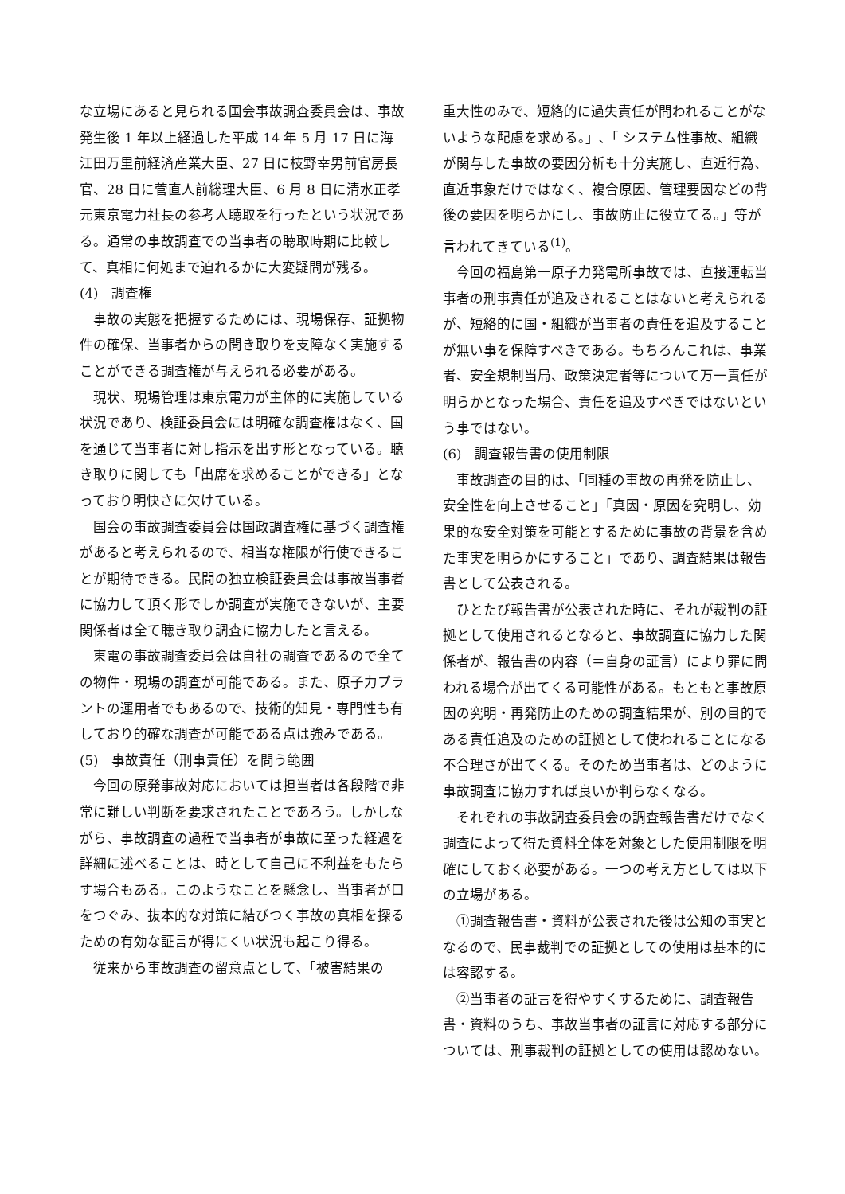な立場にあると見られる国会事故調査委員会は、事故発生後 1 年以上経過した平成 14 年 5 月 17 日に海江田万里前経済産業大臣、27 日に枝野幸男前官房長官、28 日に菅直人前総理大臣、6 月 8 日に清水正孝元東京電力社長の参考人聴取を行ったという状況である。通常の事故調査での当事者の聴取時期に比較して、真相に何処まで迫れるかに大変疑問が残る。
(4)　調査権
事故の実態を把握するためには、現場保存、証拠物件の確保、当事者からの聞き取りを支障なく実施することができる調査権が与えられる必要がある。
現状、現場管理は東京電力が主体的に実施している状況であり、検証委員会には明確な調査権はなく、国を通じて当事者に対し指示を出す形となっている。聴き取りに関しても「出席を求めることができる」となっており明快さに欠けている。
国会の事故調査委員会は国政調査権に基づく調査権があると考えられるので、相当な権限が行使できることが期待できる。民間の独立検証委員会は事故当事者に協力して頂く形でしか調査が実施できないが、主要関係者は全て聴き取り調査に協力したと言える。
東電の事故調査委員会は自社の調査であるので全ての物件・現場の調査が可能である。また、原子力プラントの運用者でもあるので、技術的知見・専門性も有しており的確な調査が可能である点は強みである。
(5)　事故責任（刑事責任）を問う範囲
今回の原発事故対応においては担当者は各段階で非常に難しい判断を要求されたことであろう。しかしながら、事故調査の過程で当事者が事故に至った経過を詳細に述べることは、時として自己に不利益をもたらす場合もある。このようなことを懸念し、当事者が口をつぐみ、抜本的な対策に結びつく事故の真相を探るための有効な証言が得にくい状況も起こり得る。
従来から事故調査の留意点として､「被害結果の
重大性のみで、短絡的に過失責任が問われることがないような配慮を求める。」､「 システム性事故、組織が関与した事故の要因分析も十分実施し、直近行為、直近事象だけではなく、複合原因、管理要因などの背後の要因を明らかにし、事故防止に役立てる。」等が言われてきている<sup>(1)</sup>。
今回の福島第一原子力発電所事故では、直接運転当事者の刑事責任が追及されることはないと考えられるが、短絡的に国・組織が当事者の責任を追及することが無い事を保障すべきである。もちろんこれは、事業者、安全規制当局、政策決定者等について万一責任が明らかとなった場合、責任を追及すべきではないという事ではない。
(6)　調査報告書の使用制限
事故調査の目的は､「同種の事故の再発を防止し、安全性を向上させること」「真因・原因を究明し、効果的な安全対策を可能とするために事故の背景を含めた事実を明らかにすること」であり、調査結果は報告書として公表される。
ひとたび報告書が公表された時に、それが裁判の証拠として使用されるとなると、事故調査に協力した関係者が、報告書の内容（＝自身の証言）により罪に問われる場合が出てくる可能性がある。もともと事故原因の究明・再発防止のための調査結果が、別の目的である責任追及のための証拠として使われることになる不合理さが出てくる。そのため当事者は、どのように事故調査に協力すれば良いか判らなくなる。
それぞれの事故調査委員会の調査報告書だけでなく調査によって得た資料全体を対象とした使用制限を明確にしておく必要がある。一つの考え方としては以下の立場がある。
①調査報告書・資料が公表された後は公知の事実となるので、民事裁判での証拠としての使用は基本的には容認する。
②当事者の証言を得やすくするために、調査報告書・資料のうち、事故当事者の証言に対応する部分については、刑事裁判の証拠としての使用は認めない。